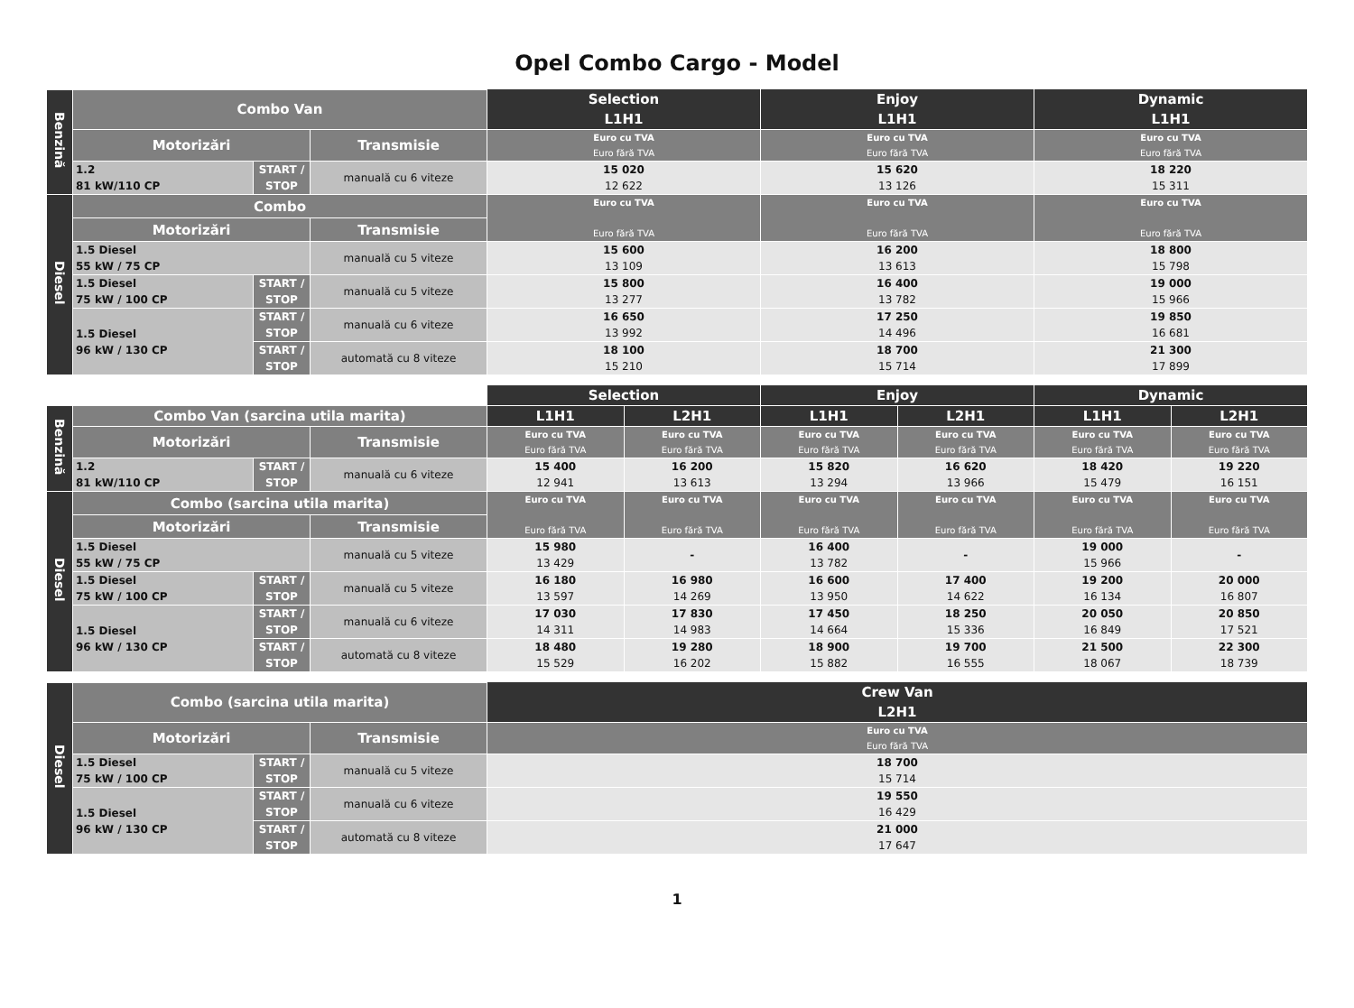Opel Combo Cargo - Model
| | | | | Selection L1H1 | Enjoy L1H1 | Dynamic L1H1 |
| Benzină | Combo Van | | | | | |
| | Motorizări | | Transmisie | Euro cu TVA Euro fără TVA | Euro cu TVA Euro fără TVA | Euro cu TVA Euro fără TVA |
| | 1.2 81 kW/110 CP | START / STOP | manuală cu 6 viteze | 15 020 12 622 | 15 620 13 126 | 18 220 15 311 |
| Diesel | Combo | | | Euro cu TVA Euro fără TVA | Euro cu TVA Euro fără TVA | Euro cu TVA Euro fără TVA |
| | Motorizări | | Transmisie | | | |
| | 1.5 Diesel 55 kW / 75 CP | | manuală cu 5 viteze | 15 600 13 109 | 16 200 13 613 | 18 800 15 798 |
| | 1.5 Diesel 75 kW / 100 CP | START / STOP | manuală cu 5 viteze | 15 800 13 277 | 16 400 13 782 | 19 000 15 966 |
| | 1.5 Diesel 96 kW / 130 CP | START / STOP | manuală cu 6 viteze | 16 650 13 992 | 17 250 14 496 | 19 850 16 681 |
| | | START / STOP | automată cu 8 viteze | 18 100 15 210 | 18 700 15 714 | 21 300 17 899 |
| | | | | Selection | | Enjoy | | Dynamic | |
| Benzină | Combo Van (sarcina utila marita) | | | L1H1 | L2H1 | L1H1 | L2H1 | L1H1 | L2H1 |
| | Motorizări | | Transmisie | Euro cu TVA Euro fără TVA | Euro cu TVA Euro fără TVA | Euro cu TVA Euro fără TVA | Euro cu TVA Euro fără TVA | Euro cu TVA Euro fără TVA | Euro cu TVA Euro fără TVA |
| | 1.2 81 kW/110 CP | START / STOP | manuală cu 6 viteze | 15 400 12 941 | 16 200 13 613 | 15 820 13 294 | 16 620 13 966 | 18 420 15 479 | 19 220 16 151 |
| Diesel | Combo (sarcina utila marita) | | | Euro cu TVA Euro fără TVA | Euro cu TVA Euro fără TVA | Euro cu TVA Euro fără TVA | Euro cu TVA Euro fără TVA | Euro cu TVA Euro fără TVA | Euro cu TVA Euro fără TVA |
| | Motorizări | | Transmisie | | | | | | |
| | 1.5 Diesel 55 kW / 75 CP | | manuală cu 5 viteze | 15 980 13 429 | - | 16 400 13 782 | - | 19 000 15 966 | - |
| | 1.5 Diesel 75 kW / 100 CP | START / STOP | manuală cu 5 viteze | 16 180 13 597 | 16 980 14 269 | 16 600 13 950 | 17 400 14 622 | 19 200 16 134 | 20 000 16 807 |
| | 1.5 Diesel 96 kW / 130 CP | START / STOP | manuală cu 6 viteze | 17 030 14 311 | 17 830 14 983 | 17 450 14 664 | 18 250 15 336 | 20 050 16 849 | 20 850 17 521 |
| | | START / STOP | automată cu 8 viteze | 18 480 15 529 | 19 280 16 202 | 18 900 15 882 | 19 700 16 555 | 21 500 18 067 | 22 300 18 739 |
| | | | | Crew Van L2H1 |
| Diesel | Combo (sarcina utila marita) | | | |
| | Motorizări | | Transmisie | Euro cu TVA Euro fără TVA |
| | 1.5 Diesel 75 kW / 100 CP | START / STOP | manuală cu 5 viteze | 18 700 15 714 |
| | 1.5 Diesel 96 kW / 130 CP | START / STOP | manuală cu 6 viteze | 19 550 16 429 |
| | | START / STOP | automată cu 8 viteze | 21 000 17 647 |
1